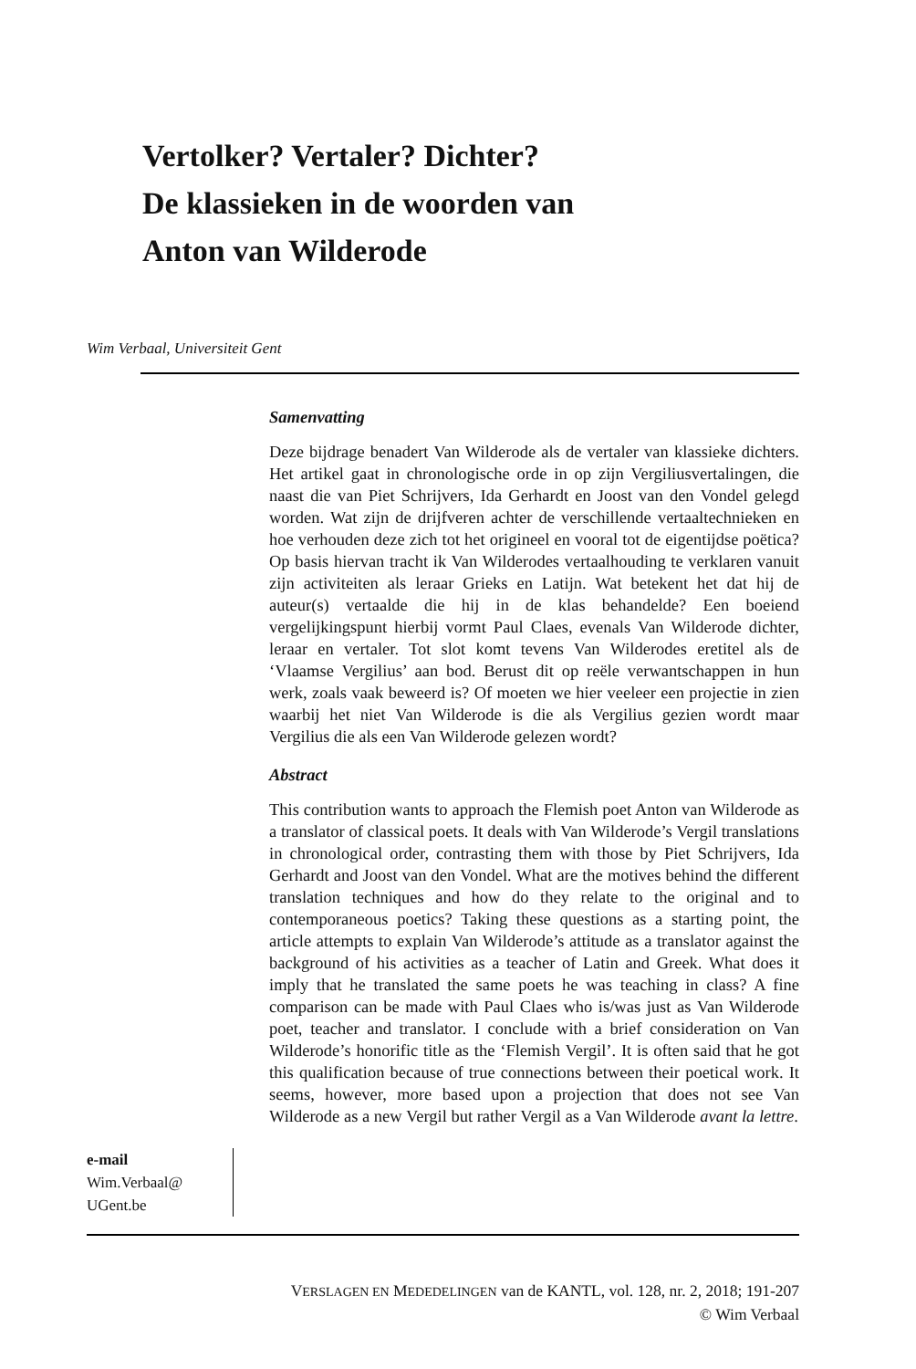Vertolker? Vertaler? Dichter?
De klassieken in de woorden van
Anton van Wilderode
Wim Verbaal, Universiteit Gent
Samenvatting
Deze bijdrage benadert Van Wilderode als de vertaler van klassieke dichters. Het artikel gaat in chronologische orde in op zijn Vergilius­vertalingen, die naast die van Piet Schrijvers, Ida Gerhardt en Joost van den Vondel gelegd worden. Wat zijn de drijfveren achter de ver­schillende vertaaltechnieken en hoe verhouden deze zich tot het origi­neel en vooral tot de eigentijdse poëtica? Op basis hiervan tracht ik Van Wilderodes vertaalhouding te verklaren vanuit zijn activiteiten als leraar Grieks en Latijn. Wat betekent het dat hij de auteur(s) ver­taalde die hij in de klas behandelde? Een boeiend vergelijkingspunt hierbij vormt Paul Claes, evenals Van Wilderode dichter, leraar en vertaler. Tot slot komt tevens Van Wilderodes eretitel als de ‘Vlaamse Vergilius’ aan bod. Berust dit op reële verwantschappen in hun werk, zoals vaak beweerd is? Of moeten we hier veeleer een projectie in zien waarbij het niet Van Wilderode is die als Vergilius gezien wordt maar Vergilius die als een Van Wilderode gelezen wordt?
Abstract
This contribution wants to approach the Flemish poet Anton van Wil­derode as a translator of classical poets. It deals with Van Wilderode’s Vergil translations in chronological order, contrasting them with those by Piet Schrijvers, Ida Gerhardt and Joost van den Vondel. What are the motives behind the different translation techniques and how do they relate to the original and to contemporaneous poetics? Taking these questions as a starting point, the article attempts to explain Van Wilderode’s attitude as a translator against the background of his activities as a teacher of Latin and Greek. What does it imply that he translated the same poets he was teaching in class? A fine comparison can be made with Paul Claes who is/was just as Van Wilderode poet, teacher and translator. I conclude with a brief consideration on Van Wilderode’s honorific title as the ‘Flemish Vergil’. It is often said that he got this qualification because of true connections between their poetical work. It seems, however, more based upon a projection that does not see Van Wilderode as a new Vergil but rather Vergil as a Van Wilderode avant la lettre.
e-mail
Wim.Verbaal@
UGent.be
VERSLAGEN EN MEDEDELINGEN van de KANTL, vol. 128, nr. 2, 2018; 191-207
© Wim Verbaal